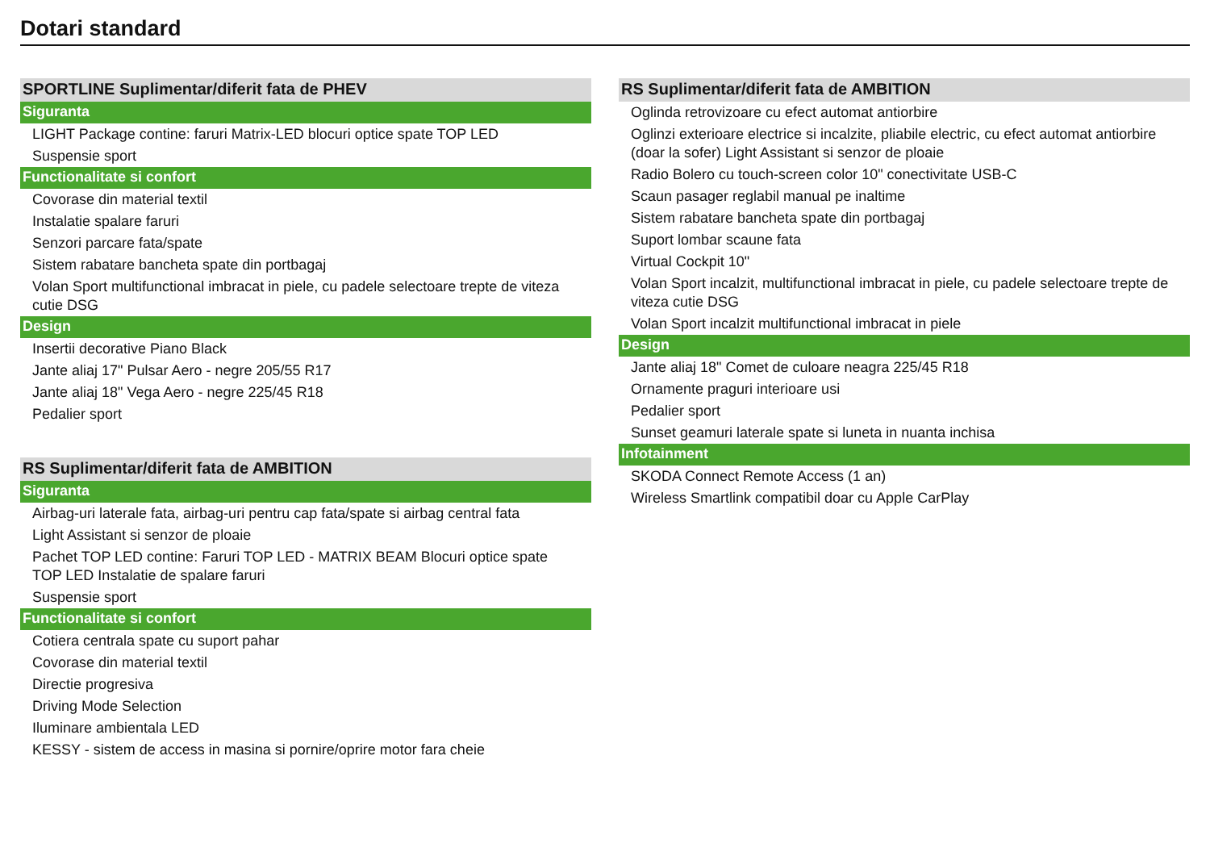Dotari standard
SPORTLINE Suplimentar/diferit fata de PHEV
Siguranta
LIGHT Package contine: faruri Matrix-LED blocuri optice spate TOP LED
Suspensie sport
Functionalitate si confort
Covorase din material textil
Instalatie spalare faruri
Senzori parcare fata/spate
Sistem rabatare bancheta spate din portbagaj
Volan Sport multifunctional imbracat in piele, cu padele selectoare trepte de viteza cutie DSG
Design
Insertii decorative Piano Black
Jante aliaj 17" Pulsar Aero - negre 205/55 R17
Jante aliaj 18" Vega Aero - negre 225/45 R18
Pedalier sport
RS Suplimentar/diferit fata de AMBITION
Siguranta
Airbag-uri laterale fata, airbag-uri pentru cap fata/spate si airbag central fata
Light Assistant si senzor de ploaie
Pachet TOP LED contine: Faruri TOP LED - MATRIX BEAM Blocuri optice spate TOP LED Instalatie de spalare faruri
Suspensie sport
Functionalitate si confort
Cotiera centrala spate cu suport pahar
Covorase din material textil
Directie progresiva
Driving Mode Selection
Iluminare ambientala LED
KESSY - sistem de access in masina si pornire/oprire motor fara cheie
RS Suplimentar/diferit fata de AMBITION
Oglinda retrovizoare cu efect automat antiorbire
Oglinzi exterioare electrice si incalzite, pliabile electric, cu efect automat antiorbire (doar la sofer) Light Assistant si senzor de ploaie
Radio Bolero cu touch-screen color 10" conectivitate USB-C
Scaun pasager reglabil manual pe inaltime
Sistem rabatare bancheta spate din portbagaj
Suport lombar scaune fata
Virtual Cockpit 10"
Volan Sport incalzit, multifunctional imbracat in piele, cu padele selectoare trepte de viteza cutie DSG
Volan Sport incalzit multifunctional imbracat in piele
Design
Jante aliaj 18" Comet de culoare neagra 225/45 R18
Ornamente praguri interioare usi
Pedalier sport
Sunset geamuri laterale spate si luneta in nuanta inchisa
Infotainment
SKODA Connect Remote Access (1 an)
Wireless Smartlink compatibil doar cu Apple CarPlay